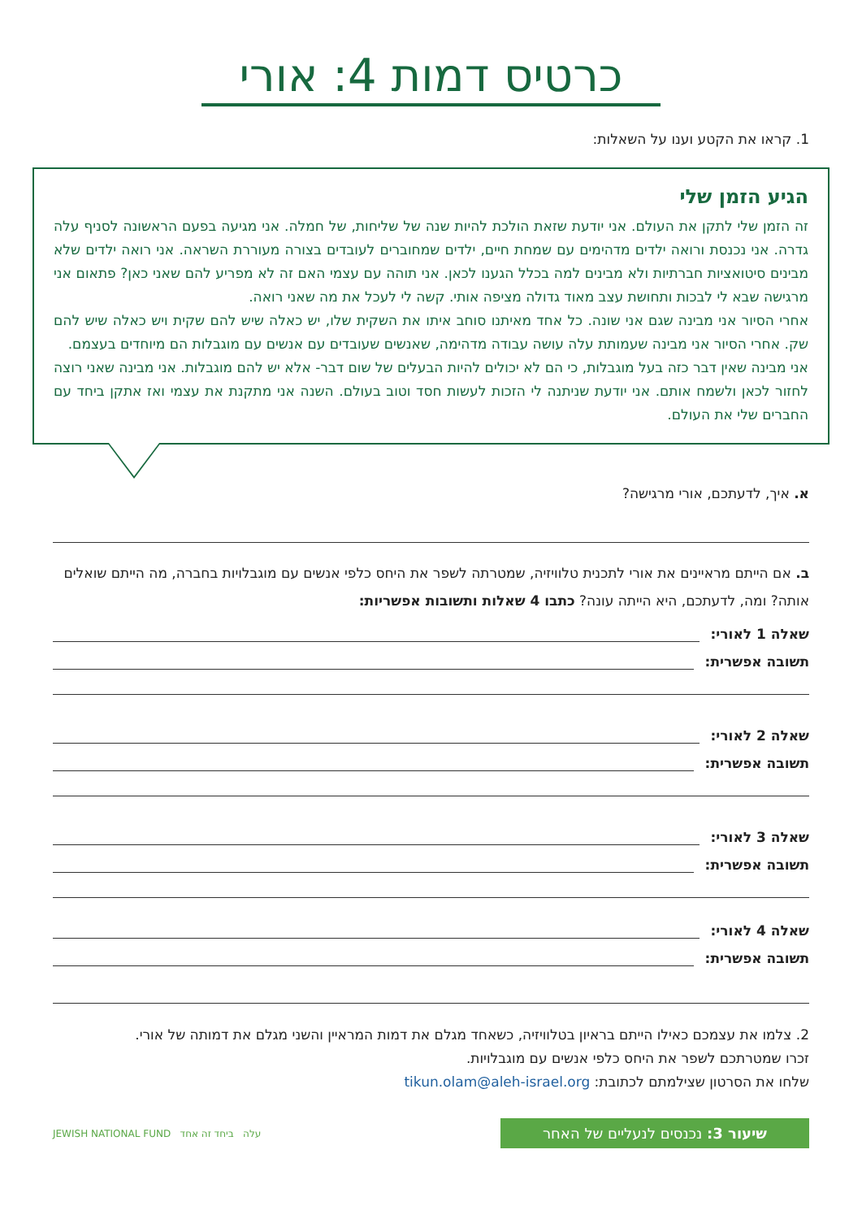כרטיס דמות 4: אורי
1. קראו את הקטע וענו על השאלות:
הגיע הזמן שלי
זה הזמן שלי לתקן את העולם. אני יודעת שזאת הולכת להיות שנה של שליחות, של חמלה. אני מגיעה בפעם הראשונה לסניף עלה גדרה. אני נכנסת ורואה ילדים מדהימים עם שמחת חיים, ילדים שמחוברים לעובדים בצורה מעוררת השראה. אני רואה ילדים שלא מבינים סיטואציות חברתיות ולא מבינים למה בכלל הגענו לכאן. אני תוהה עם עצמי האם זה לא מפריע להם שאני כאן? פתאום אני מרגישה שבא לי לבכות ותחושת עצב מאוד גדולה מציפה אותי. קשה לי לעכל את מה שאני רואה.
אחרי הסיור אני מבינה שגם אני שונה. כל אחד מאיתנו סוחב איתו את השקית שלו, יש כאלה שיש להם שקית ויש כאלה שיש להם שק. אחרי הסיור אני מבינה שעמותת עלה עושה עבודה מדהימה, שאנשים שעובדים עם אנשים עם מוגבלות הם מיוחדים בעצמם.
אני מבינה שאין דבר כזה בעל מוגבלות, כי הם לא יכולים להיות הבעלים של שום דבר- אלא יש להם מוגבלות. אני מבינה שאני רוצה לחזור לכאן ולשמח אותם. אני יודעת שניתנה לי הזכות לעשות חסד וטוב בעולם. השנה אני מתקנת את עצמי ואז אתקן ביחד עם החברים שלי את העולם.
א. איך, לדעתכם, אורי מרגישה?
ב. אם הייתם מראיינים את אורי לתכנית טלוויזיה, שמטרתה לשפר את היחס כלפי אנשים עם מוגבלויות בחברה, מה הייתם שואלים אותה? ומה, לדעתכם, היא הייתה עונה? כתבו 4 שאלות ותשובות אפשריות:
שאלה 1 לאורי:
תשובה אפשרית:
שאלה 2 לאורי:
תשובה אפשרית:
שאלה 3 לאורי:
תשובה אפשרית:
שאלה 4 לאורי:
תשובה אפשרית:
2. צלמו את עצמכם כאילו הייתם בראיון בטלוויזיה, כשאחד מגלם את דמות המראיין והשני מגלם את דמותה של אורי.
זכרו שמטרתכם לשפר את היחס כלפי אנשים עם מוגבלויות.
שלחו את הסרטון שצילמתם לכתובת: tikun.olam@aleh-israel.org
שיעור 3: נכנסים לנעליים של האחר
עלה ביחד זה אחד JEWISH NATIONAL FUND